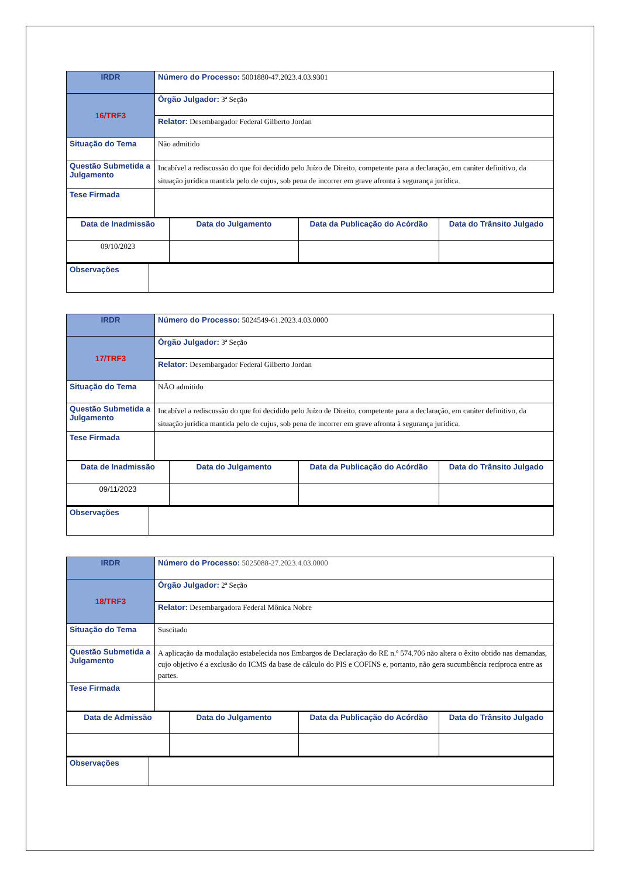| IRDR | Número do Processo: 5001880-47.2023.4.03.9301 |
| 16/TRF3 | Órgão Julgador: 3ª Seção |
| | Relator: Desembargador Federal Gilberto Jordan |
| Situação do Tema | Não admitido |
| Questão Submetida a Julgamento | Incabível a rediscussão do que foi decidido pelo Juízo de Direito, competente para a declaração, em caráter definitivo, da situação jurídica mantida pelo de cujus, sob pena de incorrer em grave afronta à segurança jurídica. |
| Tese Firmada | |
| Data de Inadmissão | Data do Julgamento | Data da Publicação do Acórdão | Data do Trânsito Julgado |
| 09/10/2023 | | | |
| Observações | |
| IRDR | Número do Processo: 5024549-61.2023.4.03.0000 |
| 17/TRF3 | Órgão Julgador: 3ª Seção |
| | Relator: Desembargador Federal Gilberto Jordan |
| Situação do Tema | NÃO admitido |
| Questão Submetida a Julgamento | Incabível a rediscussão do que foi decidido pelo Juízo de Direito, competente para a declaração, em caráter definitivo, da situação jurídica mantida pelo de cujus, sob pena de incorrer em grave afronta à segurança jurídica. |
| Tese Firmada | |
| Data de Inadmissão | Data do Julgamento | Data da Publicação do Acórdão | Data do Trânsito Julgado |
| 09/11/2023 | | | |
| Observações | |
| IRDR | Número do Processo: 5025088-27.2023.4.03.0000 |
| 18/TRF3 | Órgão Julgador: 2ª Seção |
| | Relator: Desembargadora Federal Mônica Nobre |
| Situação do Tema | Suscitado |
| Questão Submetida a Julgamento | A aplicação da modulação estabelecida nos Embargos de Declaração do RE n.º 574.706 não altera o êxito obtido nas demandas, cujo objetivo é a exclusão do ICMS da base de cálculo do PIS e COFINS e, portanto, não gera sucumbência recíproca entre as partes. |
| Tese Firmada | |
| Data de Admissão | Data do Julgamento | Data da Publicação do Acórdão | Data do Trânsito Julgado |
| Observações | |